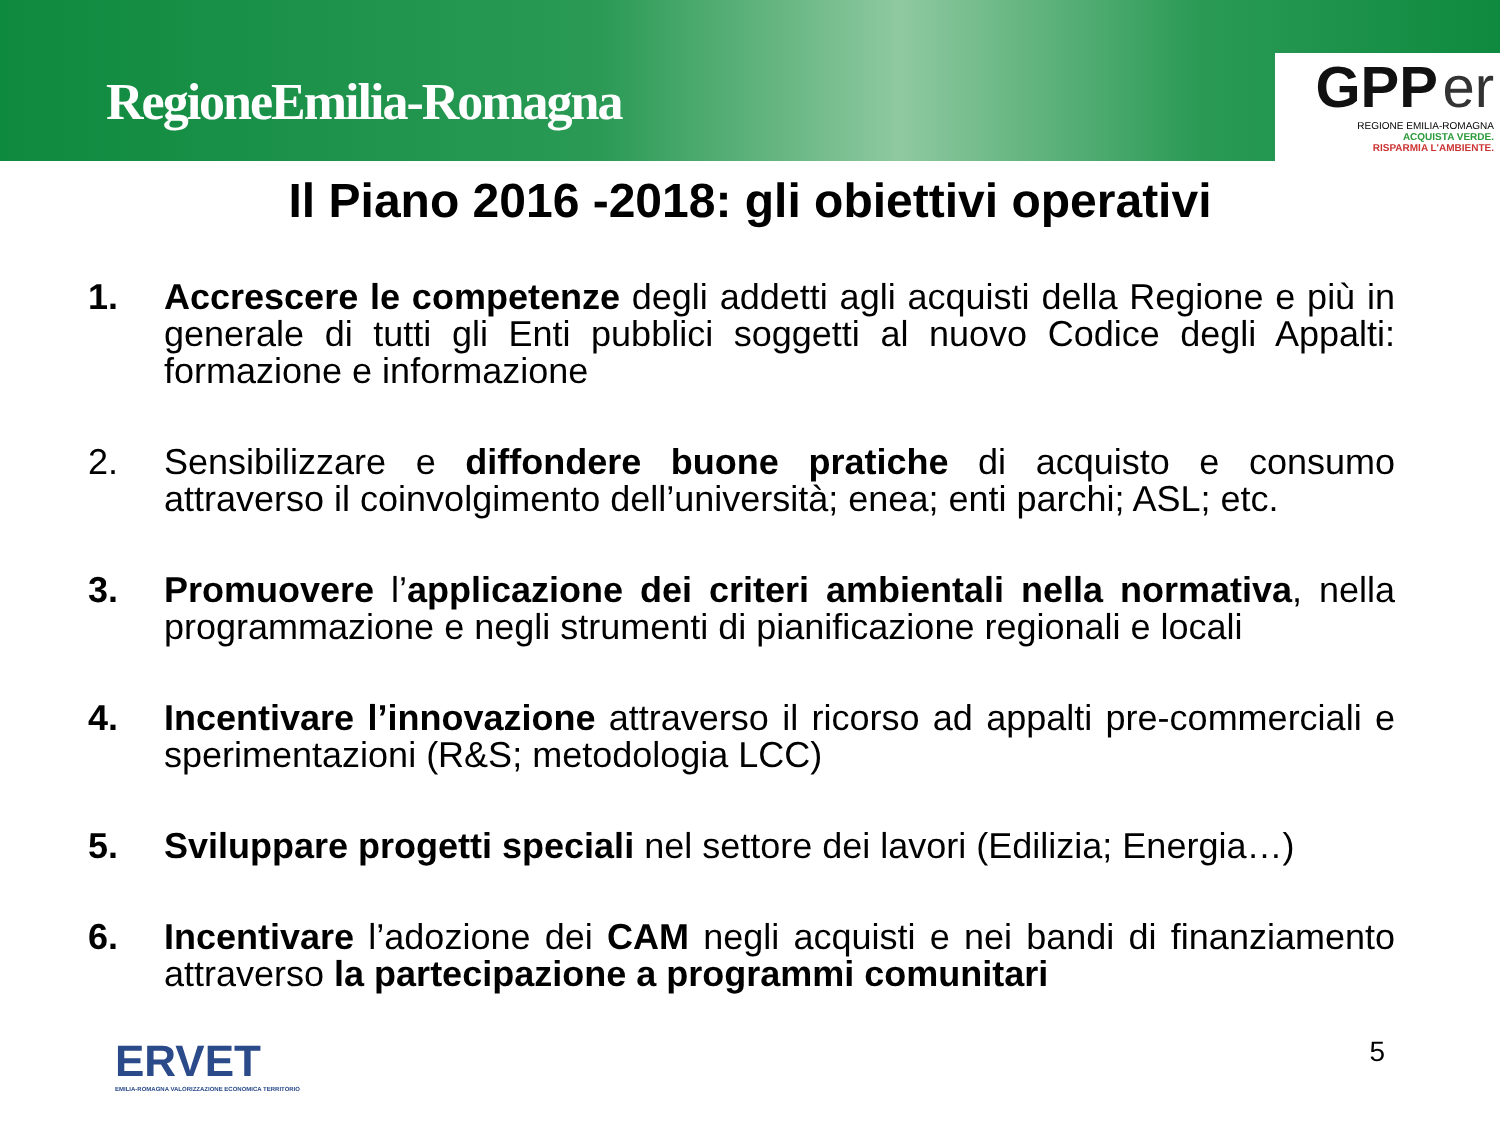RegioneEmilia-Romagna
GPP er
REGIONE EMILIA-ROMAGNA
ACQUISTA VERDE.
RISPARMIA L'AMBIENTE.
Il Piano 2016 -2018: gli obiettivi operativi
1. Accrescere le competenze degli addetti agli acquisti della Regione e più in generale di tutti gli Enti pubblici soggetti al nuovo Codice degli Appalti: formazione e informazione
2. Sensibilizzare e diffondere buone pratiche di acquisto e consumo attraverso il coinvolgimento dell’università; enea; enti parchi; ASL; etc.
3. Promuovere l’applicazione dei criteri ambientali nella normativa, nella programmazione e negli strumenti di pianificazione regionali e locali
4. Incentivare l’innovazione attraverso il ricorso ad appalti pre-commerciali e sperimentazioni (R&S; metodologia LCC)
5. Sviluppare progetti speciali nel settore dei lavori (Edilizia; Energia…)
6. Incentivare l’adozione dei CAM negli acquisti e nei bandi di finanziamento attraverso la partecipazione a programmi comunitari
ERVET
EMILIA-ROMAGNA VALORIZZAZIONE ECONOMICA TERRITORIO
5